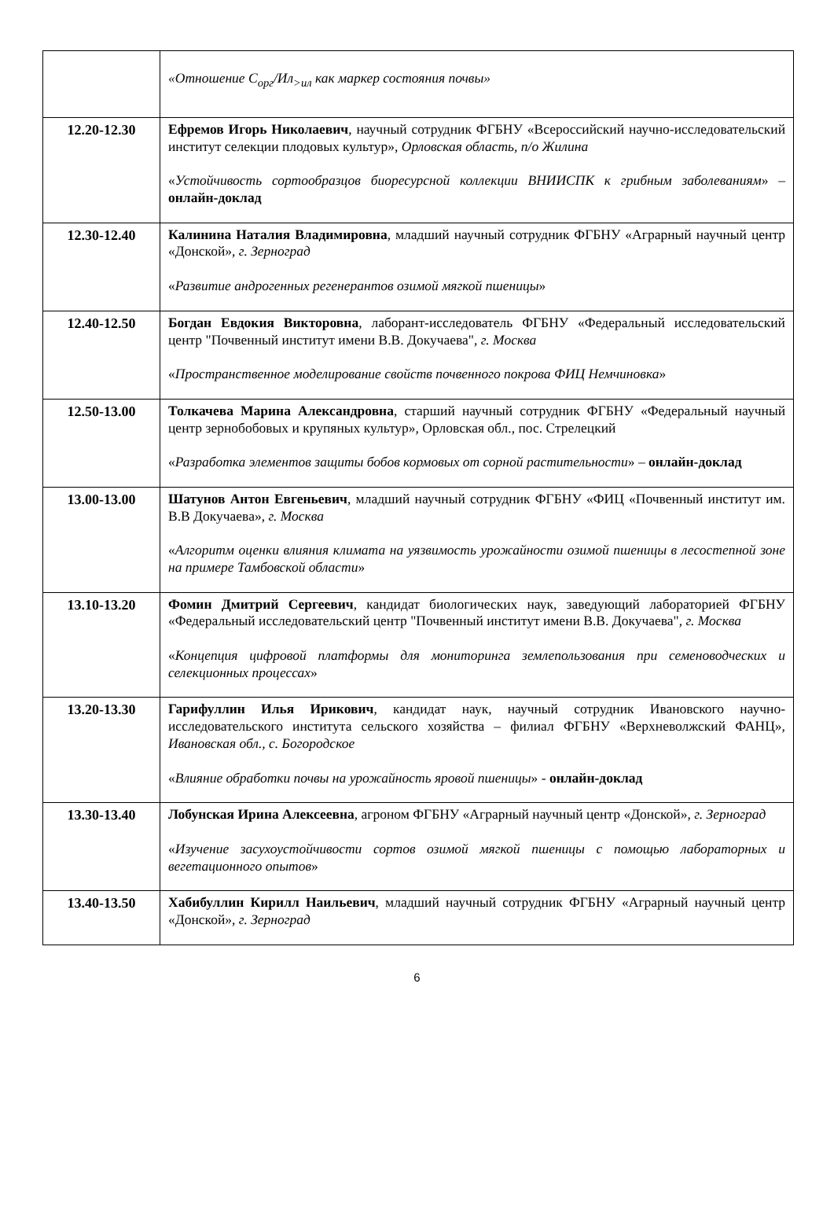| | «Отношение С<sub>орг</sub>/Ил<sub>>ил</sub> как маркер состояния почвы» |
| 12.20-12.30 | Ефремов Игорь Николаевич , научный сотрудник ФГБНУ «Всероссийский научно-исследовательский институт селекции плодовых культур», Орловская область, п/о Жилина « Устойчивость сортообразцов биоресурсной коллекции ВНИИСПК к грибным заболеваниям » – онлайн-доклад |
| 12.30-12.40 | Калинина Наталия Владимировна , младший научный сотрудник ФГБНУ «Аграрный научный центр «Донской», г. Зерноград « Развитие андрогенных регенерантов озимой мягкой пшеницы » |
| 12.40-12.50 | Богдан Евдокия Викторовна , лаборант-исследователь ФГБНУ «Федеральный исследовательский центр "Почвенный институт имени В.В. Докучаева", г. Москва « Пространственное моделирование свойств почвенного покрова ФИЦ Немчиновка » |
| 12.50-13.00 | Толкачева Марина Александровна , старший научный сотрудник ФГБНУ «Федеральный научный центр зернобобовых и крупяных культур», Орловская обл., пос. Стрелецкий « Разработка элементов защиты бобов кормовых от сорной растительности » – онлайн-доклад |
| 13.00-13.00 | Шатунов Антон Евгеньевич , младший научный сотрудник ФГБНУ «ФИЦ «Почвенный институт им. В.В Докучаева», г. Москва « Алгоритм оценки влияния климата на уязвимость урожайности озимой пшеницы в лесостепной зоне на примере Тамбовской области » |
| 13.10-13.20 | Фомин Дмитрий Сергеевич , кандидат биологических наук, заведующий лабораторией ФГБНУ «Федеральный исследовательский центр "Почвенный институт имени В.В. Докучаева", г. Москва « Концепция цифровой платформы для мониторинга землепользования при семеноводческих и селекционных процессах » |
| 13.20-13.30 | Гарифуллин Илья Ирикович , кандидат наук, научный сотрудник Ивановского научно-исследовательского института сельского хозяйства – филиал ФГБНУ «Верхневолжский ФАНЦ», Ивановская обл., с. Богородское « Влияние обработки почвы на урожайность яровой пшеницы » - онлайн-доклад |
| 13.30-13.40 | Лобунская Ирина Алексеевна , агроном ФГБНУ «Аграрный научный центр «Донской», г. Зерноград « Изучение засухоустойчивости сортов озимой мягкой пшеницы с помощью лабораторных и вегетационного опытов » |
| 13.40-13.50 | Хабибуллин Кирилл Наильевич , младший научный сотрудник ФГБНУ «Аграрный научный центр «Донской», г. Зерноград |
6